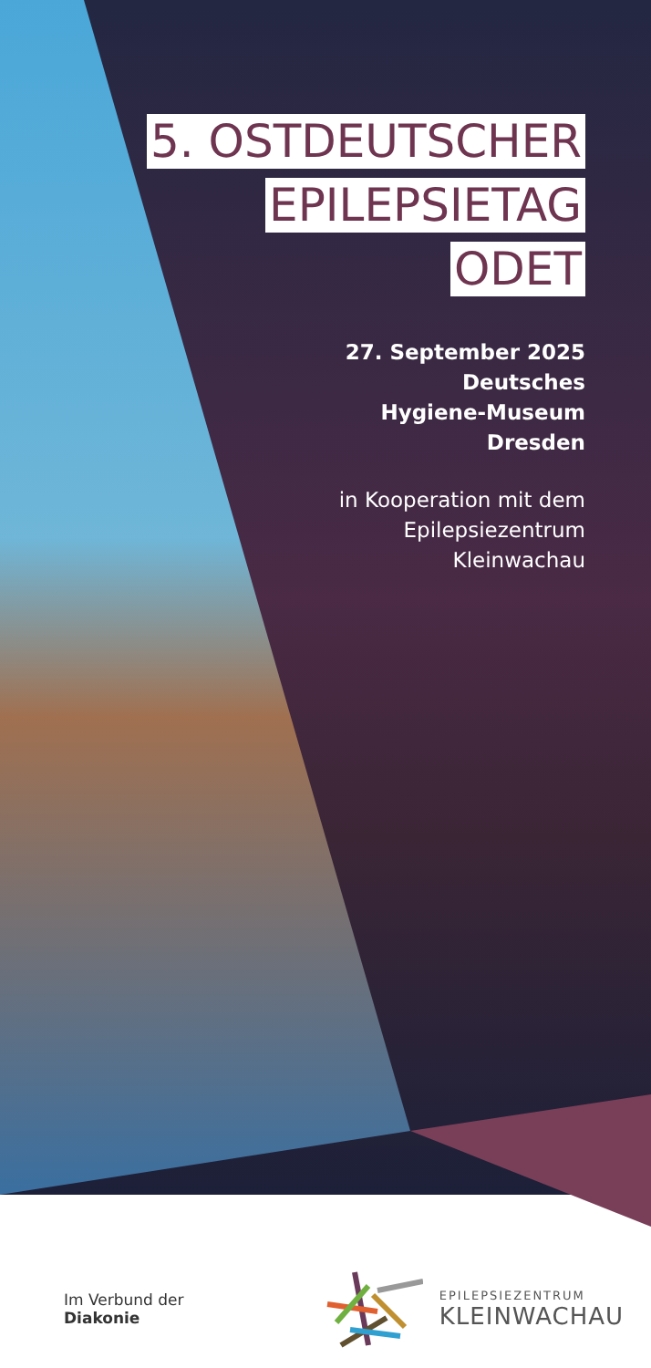5. OSTDEUTSCHER
EPILEPSIETAG
ODET
27. September 2025
Deutsches
Hygiene-Museum
Dresden
in Kooperation mit dem
Epilepsiezentrum
Kleinwachau
Im Verbund der
Diakonie
EPILEPSIEZENTRUM
KLEINWACHAU